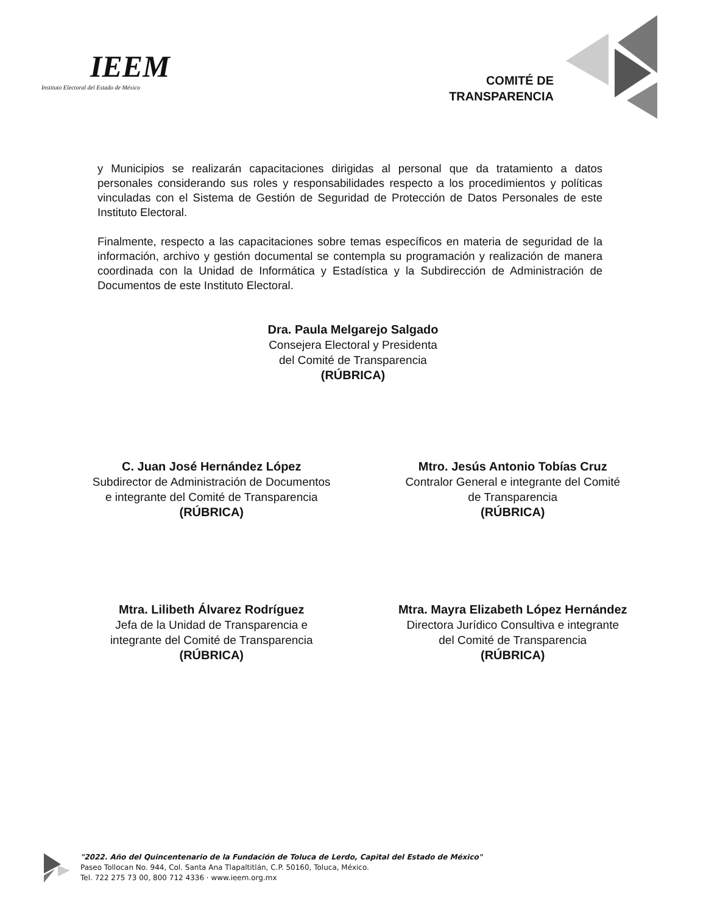IEEM
Instituto Electoral del Estado de México
COMITÉ DE
TRANSPARENCIA
y Municipios se realizarán capacitaciones dirigidas al personal que da tratamiento a datos personales considerando sus roles y responsabilidades respecto a los procedimientos y políticas vinculadas con el Sistema de Gestión de Seguridad de Protección de Datos Personales de este Instituto Electoral.
Finalmente, respecto a las capacitaciones sobre temas específicos en materia de seguridad de la información, archivo y gestión documental se contempla su programación y realización de manera coordinada con la Unidad de Informática y Estadística y la Subdirección de Administración de Documentos de este Instituto Electoral.
Dra. Paula Melgarejo Salgado
Consejera Electoral y Presidenta
del Comité de Transparencia
(RÚBRICA)
C. Juan José Hernández López
Subdirector de Administración de Documentos
e integrante del Comité de Transparencia
(RÚBRICA)
Mtro. Jesús Antonio Tobías Cruz
Contralor General e integrante del Comité
de Transparencia
(RÚBRICA)
Mtra. Lilibeth Álvarez Rodríguez
Jefa de la Unidad de Transparencia e
integrante del Comité de Transparencia
(RÚBRICA)
Mtra. Mayra Elizabeth López Hernández
Directora Jurídico Consultiva e integrante
del Comité de Transparencia
(RÚBRICA)
"2022. Año del Quincentenario de la Fundación de Toluca de Lerdo, Capital del Estado de México"
Paseo Tollocan No. 944, Col. Santa Ana Tlapaltitlán, C.P. 50160, Toluca, México.
Tel. 722 275 73 00, 800 712 4336 · www.ieem.org.mx